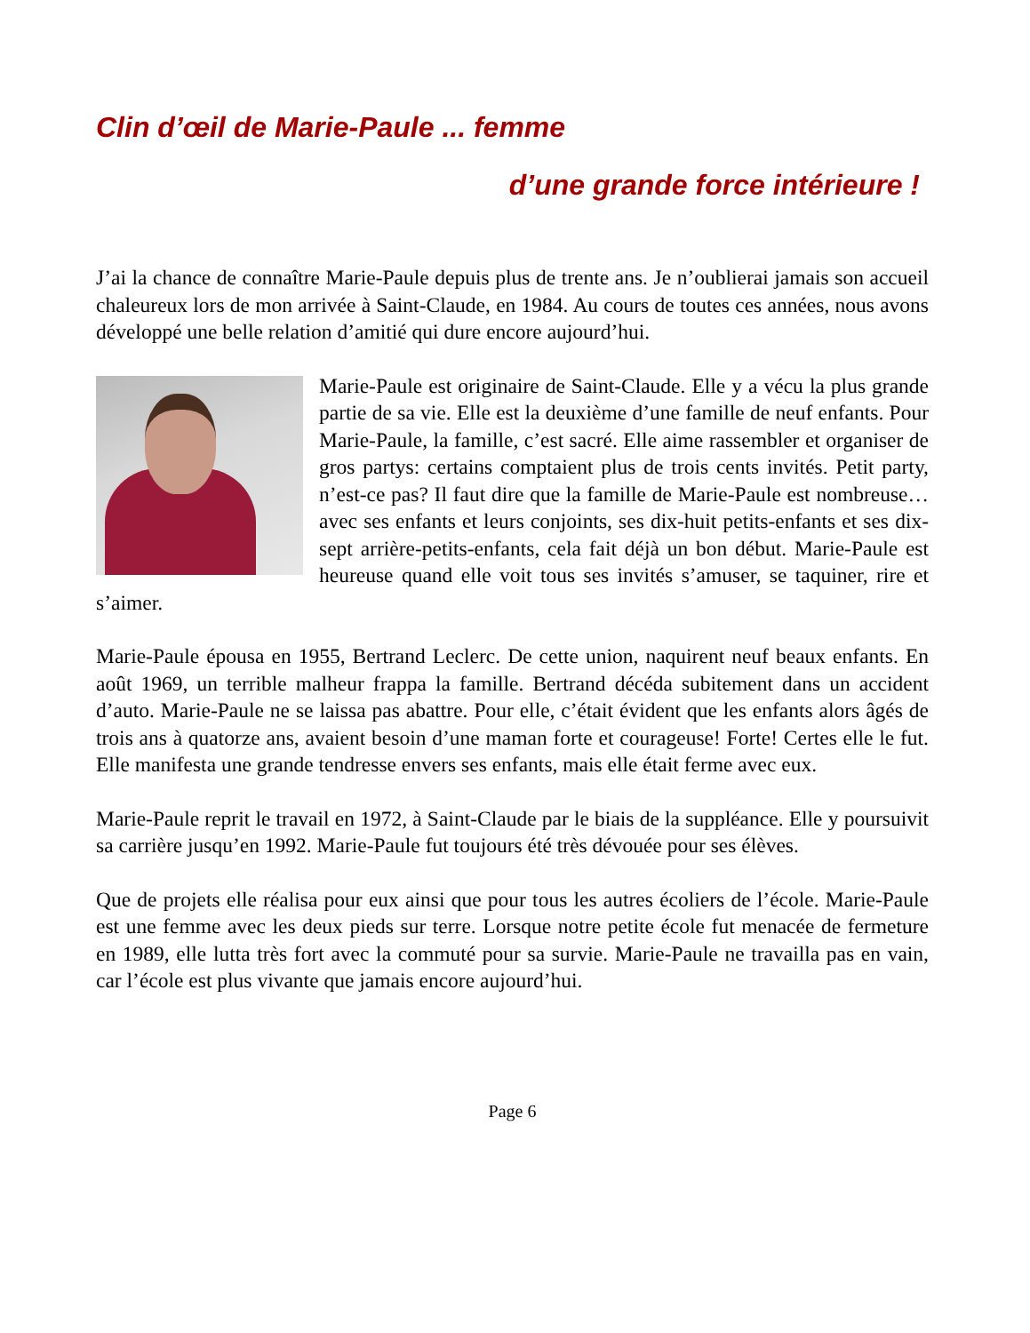Clin d’œil de Marie-Paule ... femme
d’une grande force intérieure !
J’ai la chance de connaître Marie-Paule depuis plus de trente ans. Je n’oublierai jamais son accueil chaleureux lors de mon arrivée à Saint-Claude, en 1984. Au cours de toutes ces années, nous avons développé une belle relation d’amitié qui dure encore aujourd’hui.
Marie-Paule est originaire de Saint-Claude. Elle y a vécu la plus grande partie de sa vie. Elle est la deuxième d’une famille de neuf enfants. Pour Marie-Paule, la famille, c’est sacré. Elle aime rassembler et organiser de gros partys: certains comptaient plus de trois cents invités. Petit party, n’est-ce pas? Il faut dire que la famille de Marie-Paule est nombreuse…avec ses enfants et leurs conjoints, ses dix-huit petits-enfants et ses dix-sept arrière-petits-enfants, cela fait déjà un bon début. Marie-Paule est heureuse quand elle voit tous ses invités s’amuser, se taquiner, rire et s’aimer.
Marie-Paule épousa en 1955, Bertrand Leclerc. De cette union, naquirent neuf beaux enfants. En août 1969, un terrible malheur frappa la famille. Bertrand décéda subitement dans un accident d’auto. Marie-Paule ne se laissa pas abattre. Pour elle, c’était évident que les enfants alors âgés de trois ans à quatorze ans, avaient besoin d’une maman forte et courageuse! Forte! Certes elle le fut. Elle manifesta une grande tendresse envers ses enfants, mais elle était ferme avec eux.
Marie-Paule reprit le travail en 1972, à Saint-Claude par le biais de la suppléance. Elle y poursuivit sa carrière jusqu’en 1992. Marie-Paule fut toujours été très dévouée pour ses élèves.
Que de projets elle réalisa pour eux ainsi que pour tous les autres écoliers de l’école. Marie-Paule est une femme avec les deux pieds sur terre. Lorsque notre petite école fut menacée de fermeture en 1989, elle lutta très fort avec la commuté pour sa survie. Marie-Paule ne travailla pas en vain, car l’école est plus vivante que jamais encore aujourd’hui.
Page 6